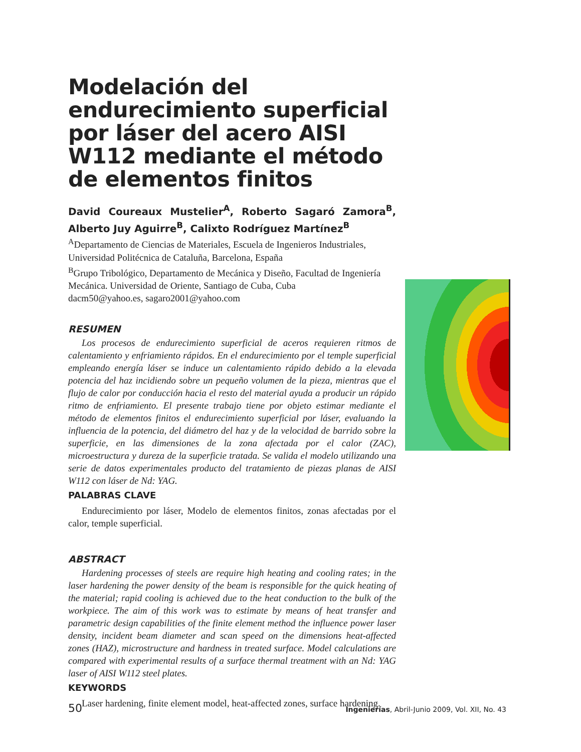Modelación del endurecimiento superficial por láser del acero AISI W112 mediante el método de elementos finitos
David Coureaux Mustelier<sup>A</sup>, Roberto Sagaró Zamora<sup>B</sup>, Alberto Juy Aguirre<sup>B</sup>, Calixto Rodríguez Martínez<sup>B</sup>
<sup>A</sup>Departamento de Ciencias de Materiales, Escuela de Ingenieros Industriales, Universidad Politécnica de Cataluña, Barcelona, España
<sup>B</sup>Grupo Tribológico, Departamento de Mecánica y Diseño, Facultad de Ingeniería Mecánica. Universidad de Oriente, Santiago de Cuba, Cuba
dacm50@yahoo.es, sagaro2001@yahoo.com
RESUMEN
Los procesos de endurecimiento superficial de aceros requieren ritmos de calentamiento y enfriamiento rápidos. En el endurecimiento por el temple superficial empleando energía láser se induce un calentamiento rápido debido a la elevada potencia del haz incidiendo sobre un pequeño volumen de la pieza, mientras que el flujo de calor por conducción hacia el resto del material ayuda a producir un rápido ritmo de enfriamiento. El presente trabajo tiene por objeto estimar mediante el método de elementos finitos el endurecimiento superficial por láser, evaluando la influencia de la potencia, del diámetro del haz y de la velocidad de barrido sobre la superficie, en las dimensiones de la zona afectada por el calor (ZAC), microestructura y dureza de la superficie tratada. Se valida el modelo utilizando una serie de datos experimentales producto del tratamiento de piezas planas de AISI W112 con láser de Nd: YAG.
PALABRAS CLAVE
Endurecimiento por láser, Modelo de elementos finitos, zonas afectadas por el calor, temple superficial.
ABSTRACT
Hardening processes of steels are require high heating and cooling rates; in the laser hardening the power density of the beam is responsible for the quick heating of the material; rapid cooling is achieved due to the heat conduction to the bulk of the workpiece. The aim of this work was to estimate by means of heat transfer and parametric design capabilities of the finite element method the influence power laser density, incident beam diameter and scan speed on the dimensions heat-affected zones (HAZ), microstructure and hardness in treated surface. Model calculations are compared with experimental results of a surface thermal treatment with an Nd: YAG laser of AISI W112 steel plates.
KEYWORDS
Laser hardening, finite element model, heat-affected zones, surface hardening.
50 Ingenierías, Abril-Junio 2009, Vol. XII, No. 43